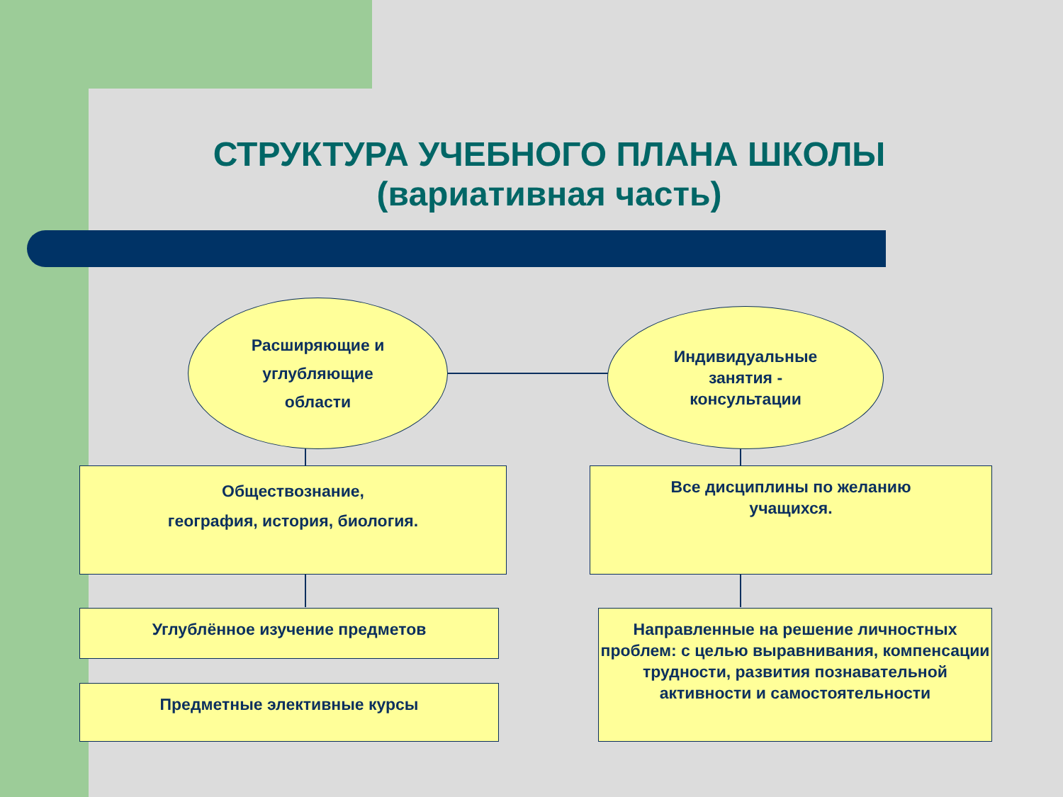СТРУКТУРА УЧЕБНОГО ПЛАНА ШКОЛЫ
(вариативная часть)
Расширяющие и
углубляющие
области
Индивидуальные
занятия -
консультации
Обществознание,
география, история, биология.
Все дисциплины по желанию
учащихся.
Углублённое изучение предметов
Предметные элективные курсы
Направленные на решение личностных проблем: с целью выравнивания, компенсации трудности, развития познавательной активности и самостоятельности